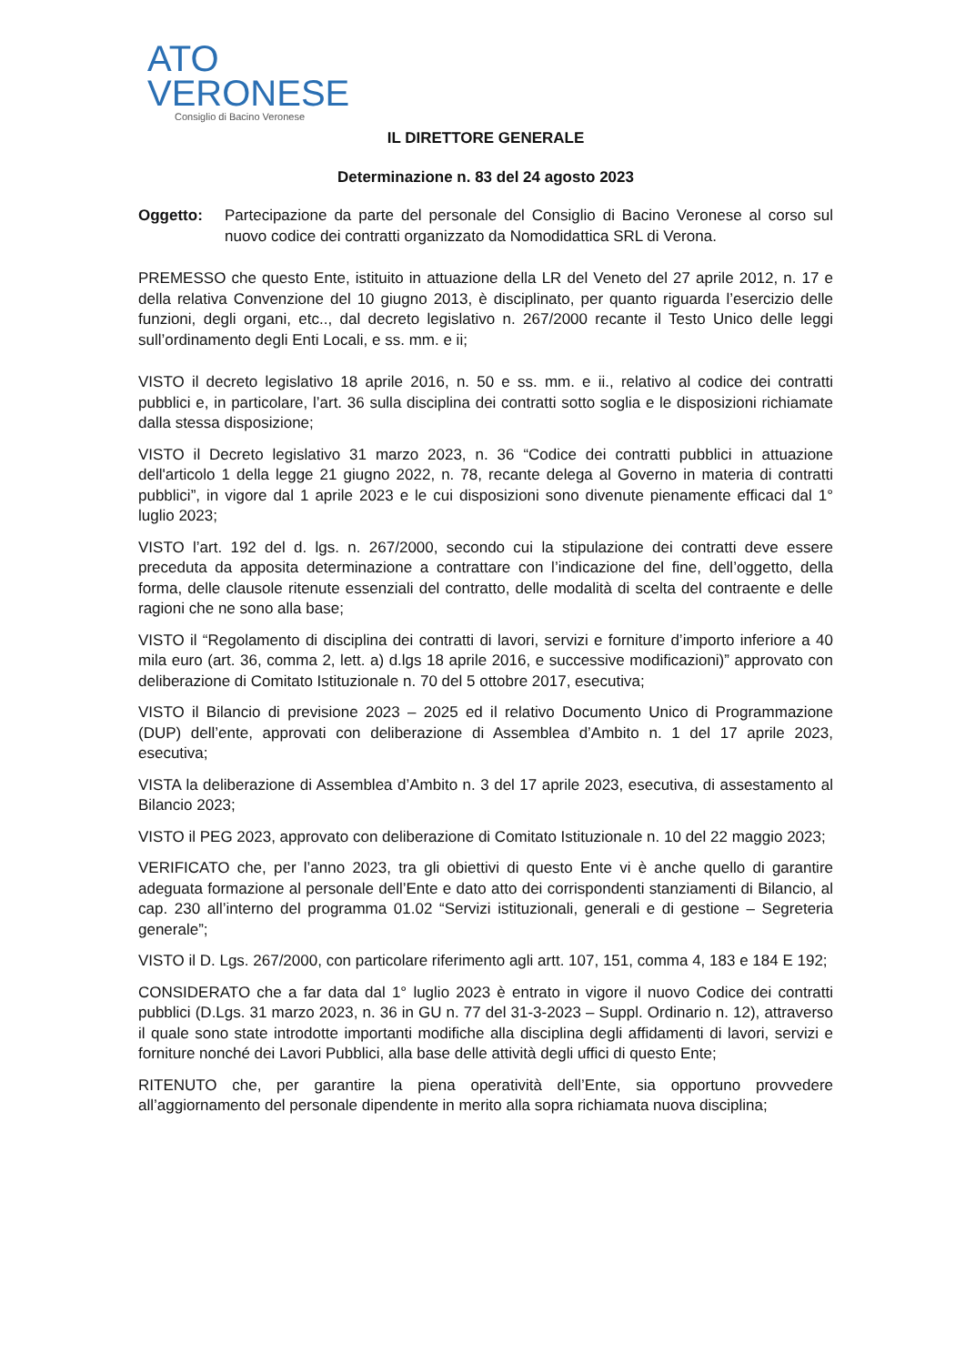ATO
VERONESE
Consiglio di Bacino Veronese
IL DIRETTORE GENERALE
Determinazione n. 83 del 24 agosto 2023
Oggetto: Partecipazione da parte del personale del Consiglio di Bacino Veronese al corso sul nuovo codice dei contratti organizzato da Nomodidattica SRL di Verona.
PREMESSO che questo Ente, istituito in attuazione della LR del Veneto del 27 aprile 2012, n. 17 e della relativa Convenzione del 10 giugno 2013, è disciplinato, per quanto riguarda l’esercizio delle funzioni, degli organi, etc.., dal decreto legislativo n. 267/2000 recante il Testo Unico delle leggi sull’ordinamento degli Enti Locali, e ss. mm. e ii;
VISTO il decreto legislativo 18 aprile 2016, n. 50 e ss. mm. e ii., relativo al codice dei contratti pubblici e, in particolare, l’art. 36 sulla disciplina dei contratti sotto soglia e le disposizioni richiamate dalla stessa disposizione;
VISTO il Decreto legislativo 31 marzo 2023, n. 36 “Codice dei contratti pubblici in attuazione dell'articolo 1 della legge 21 giugno 2022, n. 78, recante delega al Governo in materia di contratti pubblici”, in vigore dal 1 aprile 2023 e le cui disposizioni sono divenute pienamente efficaci dal 1° luglio 2023;
VISTO l’art. 192 del d. lgs. n. 267/2000, secondo cui la stipulazione dei contratti deve essere preceduta da apposita determinazione a contrattare con l’indicazione del fine, dell’oggetto, della forma, delle clausole ritenute essenziali del contratto, delle modalità di scelta del contraente e delle ragioni che ne sono alla base;
VISTO il “Regolamento di disciplina dei contratti di lavori, servizi e forniture d’importo inferiore a 40 mila euro (art. 36, comma 2, lett. a) d.lgs 18 aprile 2016, e successive modificazioni)” approvato con deliberazione di Comitato Istituzionale n. 70 del 5 ottobre 2017, esecutiva;
VISTO il Bilancio di previsione 2023 – 2025 ed il relativo Documento Unico di Programmazione (DUP) dell’ente, approvati con deliberazione di Assemblea d’Ambito n. 1 del 17 aprile 2023, esecutiva;
VISTA la deliberazione di Assemblea d’Ambito n. 3 del 17 aprile 2023, esecutiva, di assestamento al Bilancio 2023;
VISTO il PEG 2023, approvato con deliberazione di Comitato Istituzionale n. 10 del 22 maggio 2023;
VERIFICATO che, per l’anno 2023, tra gli obiettivi di questo Ente vi è anche quello di garantire adeguata formazione al personale dell’Ente e dato atto dei corrispondenti stanziamenti di Bilancio, al cap. 230 all’interno del programma 01.02 “Servizi istituzionali, generali e di gestione – Segreteria generale”;
VISTO il D. Lgs. 267/2000, con particolare riferimento agli artt. 107, 151, comma 4, 183 e 184 E 192;
CONSIDERATO che a far data dal 1° luglio 2023 è entrato in vigore il nuovo Codice dei contratti pubblici (D.Lgs. 31 marzo 2023, n. 36 in GU n. 77 del 31-3-2023 – Suppl. Ordinario n. 12), attraverso il quale sono state introdotte importanti modifiche alla disciplina degli affidamenti di lavori, servizi e forniture nonché dei Lavori Pubblici, alla base delle attività degli uffici di questo Ente;
RITENUTO che, per garantire la piena operatività dell’Ente, sia opportuno provvedere all’aggiornamento del personale dipendente in merito alla sopra richiamata nuova disciplina;